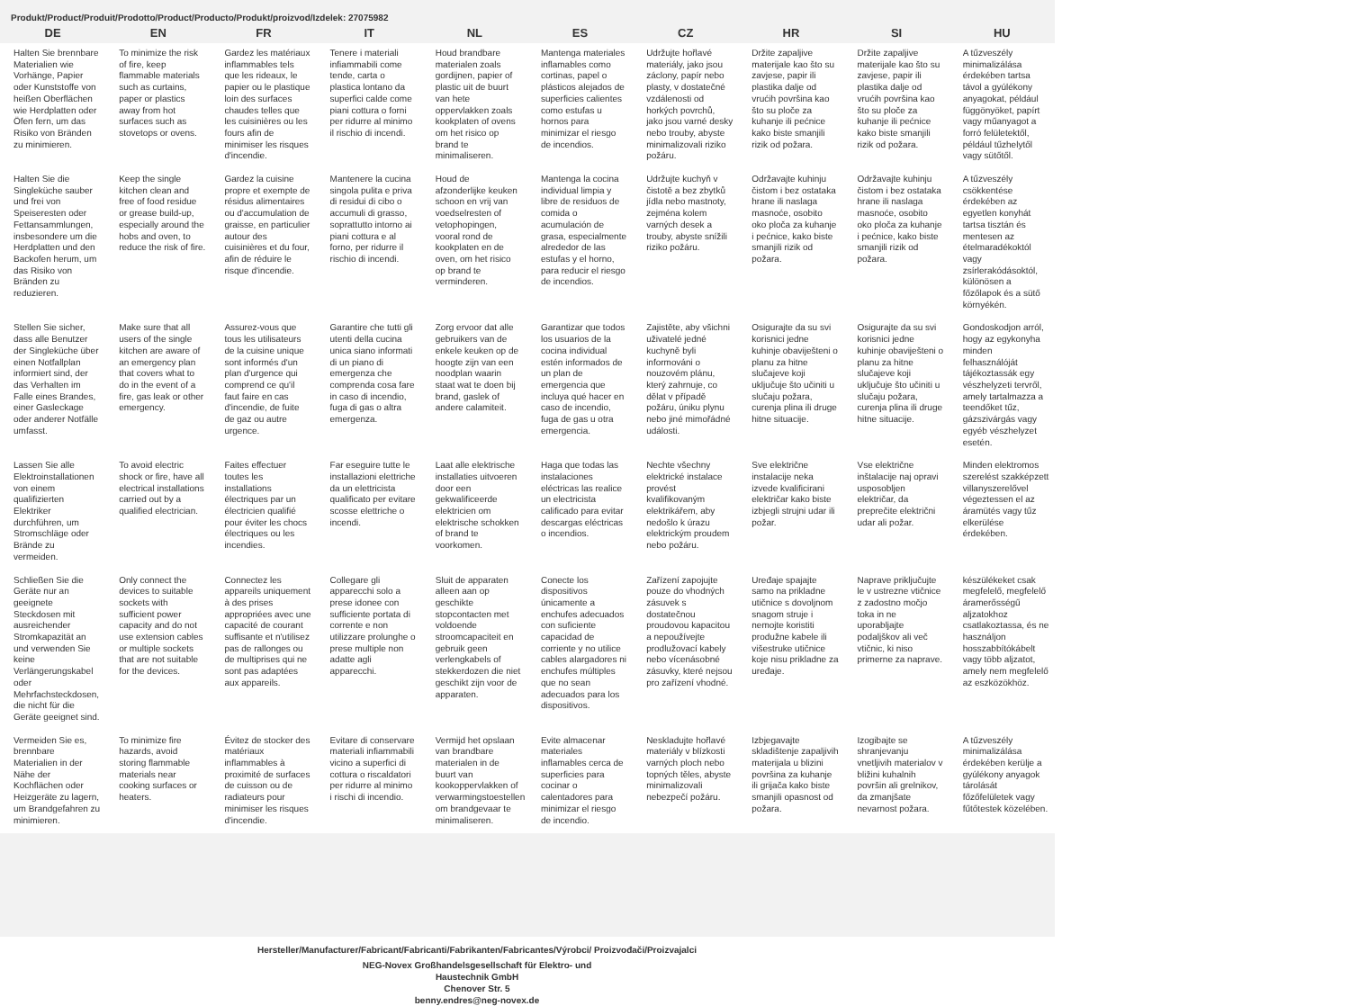Produkt/Product/Produit/Prodotto/Product/Producto/Produkt/proizvod/Izdelek: 27075982
| DE | EN | FR | IT | NL | ES | CZ | HR | SI | HU |
| --- | --- | --- | --- | --- | --- | --- | --- | --- | --- |
| Halten Sie brennbare Materialien wie Vorhänge, Papier oder Kunststoffe von heißen Oberflächen wie Herdplatten oder Öfen fern, um das Risiko von Bränden zu minimieren. | To minimize the risk of fire, keep flammable materials such as curtains, paper or plastics away from hot surfaces such as stovetops or ovens. | Gardez les matériaux inflammables tels que les rideaux, le papier ou le plastique loin des surfaces chaudes telles que les cuisinières ou les fours afin de minimiser les risques d'incendie. | Tenere i materiali infiammabili come tende, carta o plastica lontano da superfici calde come piani cottura o forni per ridurre al minimo il rischio di incendi. | Houd brandbare materialen zoals gordijnen, papier of plastic uit de buurt van hete oppervlakken zoals kookplaten of ovens om het risico op brand te minimaliseren. | Mantenga materiales inflamables como cortinas, papel o plásticos alejados de superficies calientes como estufas u hornos para minimizar el riesgo de incendios. | Udržujte hořlavé materiály, jako jsou záclony, papír nebo plasty, v dostatečné vzdálenosti od horkých povrchů, jako jsou varné desky nebo trouby, abyste minimalizovali riziko požáru. | Držite zapaljive materijale kao što su zavjese, papir ili plastika dalje od vrućih površina kao što su ploče za kuhanje ili pećnice kako biste smanjili rizik od požara. | Držite zapaljive materijale kao što su zavjese, papir ili plastika dalje od vrućih površina kao što su ploče za kuhanje ili pećnice kako biste smanjili rizik od požara. | A tűzveszély minimalizálása érdekében tartsa távol a gyúlékony anyagokat, például függönyöket, papírt vagy műanyagot a forró felületektől, például tűzhelytől vagy sütőtől. |
| Halten Sie die Singleküche sauber und frei von Speiseresten oder Fettansammlungen, insbesondere um die Herdplatten und den Backofen herum, um das Risiko von Bränden zu reduzieren. | Keep the single kitchen clean and free of food residue or grease build-up, especially around the hobs and oven, to reduce the risk of fire. | Gardez la cuisine propre et exempte de résidus alimentaires ou d'accumulation de graisse, en particulier autour des cuisinières et du four, afin de réduire le risque d'incendie. | Mantenere la cucina singola pulita e priva di residui di cibo o accumuli di grasso, soprattutto intorno ai piani cottura e al forno, per ridurre il rischio di incendi. | Houd de afzonderlijke keuken schoon en vrij van voedselresten of vetophopingen, vooral rond de kookplaten en de oven, om het risico op brand te verminderen. | Mantenga la cocina individual limpia y libre de residuos de comida o acumulación de grasa, especialmente alrededor de las estufas y el horno, para reducir el riesgo de incendios. | Udržujte kuchyň v čistotě a bez zbytků jídla nebo mastnoty, zejména kolem varných desek a trouby, abyste snížili riziko požáru. | Održavajte kuhinju čistom i bez ostataka hrane ili naslaga masnoće, osobito oko ploča za kuhanje i pećnice, kako biste smanjili rizik od požara. | Održavajte kuhinju čistom i bez ostataka hrane ili naslaga masnoće, osobito oko ploča za kuhanje i pećnice, kako biste smanjili rizik od požara. | A tűzveszély csökkentése érdekében az egyetlen konyhát tartsa tisztán és mentesen az ételmaradékoktól vagy zsírlerakódásoktól, különösen a főzőlapok és a sütő környékén. |
| Stellen Sie sicher, dass alle Benutzer der Singleküche über einen Notfallplan informiert sind, der das Verhalten im Falle eines Brandes, einer Gasleckage oder anderer Notfälle umfasst. | Make sure that all users of the single kitchen are aware of an emergency plan that covers what to do in the event of a fire, gas leak or other emergency. | Assurez-vous que tous les utilisateurs de la cuisine unique sont informés d'un plan d'urgence qui comprend ce qu'il faut faire en cas d'incendie, de fuite de gaz ou autre urgence. | Garantire che tutti gli utenti della cucina unica siano informati di un piano di emergenza che comprenda cosa fare in caso di incendio, fuga di gas o altra emergenza. | Zorg ervoor dat alle gebruikers van de enkele keuken op de hoogte zijn van een noodplan waarin staat wat te doen bij brand, gaslek of andere calamiteit. | Garantizar que todos los usuarios de la cocina individual estén informados de un plan de emergencia que incluya qué hacer en caso de incendio, fuga de gas u otra emergencia. | Zajistěte, aby všichni uživatelé jedné kuchyně byli informováni o nouzovém plánu, který zahrnuje, co dělat v případě požáru, úniku plynu nebo jiné mimořádné události. | Osigurajte da su svi korisnici jedne kuhinje obaviješteni o planu za hitne slučajeve koji uključuje što učiniti u slučaju požara, curenja plina ili druge hitne situacije. | Osigurajte da su svi korisnici jedne kuhinje obaviješteni o planu za hitne slučajeve koji uključuje što učiniti u slučaju požara, curenja plina ili druge hitne situacije. | Gondoskodjon arról, hogy az egykonyha minden felhasználóját tájékoztassák egy vészhelyzeti tervről, amely tartalmazza a teendőket tűz, gázszivárgás vagy egyéb vészhelyzet esetén. |
| Lassen Sie alle Elektroinstallationen von einem qualifizierten Elektriker durchführen, um Stromschläge oder Brände zu vermeiden. | To avoid electric shock or fire, have all electrical installations carried out by a qualified electrician. | Faites effectuer toutes les installations électriques par un électricien qualifié pour éviter les chocs électriques ou les incendies. | Far eseguire tutte le installazioni elettriche da un elettricista qualificato per evitare scosse elettriche o incendi. | Laat alle elektrische installaties uitvoeren door een gekwalificeerde elektricien om elektrische schokken of brand te voorkomen. | Haga que todas las instalaciones eléctricas las realice un electricista calificado para evitar descargas eléctricas o incendios. | Nechte všechny elektrické instalace provést kvalifikovaným elektrikářem, aby nedošlo k úrazu elektrickým proudem nebo požáru. | Sve električne instalacije neka izvede kvalificirani električar kako biste izbjegli strujni udar ili požar. | Vse električne inštalacije naj opravi usposobljen električar, da preprečite električni udar ali požar. | Minden elektromos szerelést szakképzett villanyszerelővel végeztessen el az áramütés vagy tűz elkerülése érdekében. |
| Schließen Sie die Geräte nur an geeignete Steckdosen mit ausreichender Stromkapazität an und verwenden Sie keine Verlängerungskabel oder Mehrfachsteckdosen, die nicht für die Geräte geeignet sind. | Only connect the devices to suitable sockets with sufficient power capacity and do not use extension cables or multiple sockets that are not suitable for the devices. | Connectez les appareils uniquement à des prises appropriées avec une capacité de courant suffisante et n'utilisez pas de rallonges ou de multiprises qui ne sont pas adaptées aux appareils. | Collegare gli apparecchi solo a prese idonee con sufficiente portata di corrente e non utilizzare prolunghe o prese multiple non adatte agli apparecchi. | Sluit de apparaten alleen aan op geschikte stopcontacten met voldoende stroomcapaciteit en gebruik geen verlengkabels of stekkerdozen die niet geschikt zijn voor de apparaten. | Conecte los dispositivos únicamente a enchufes adecuados con suficiente capacidad de corriente y no utilice cables alargadores ni enchufes múltiples que no sean adecuados para los dispositivos. | Zařízení zapojujte pouze do vhodných zásuvek s dostatečnou proudovou kapacitou a nepoužívejte prodlužovací kabely nebo vícenásobné zásuvky, které nejsou pro zařízení vhodné. | Uređaje spajajte samo na prikladne utičnice s dovoljnom snagom struje i nemojte koristiti produžne kabele ili višestruke utičnice koje nisu prikladne za uređaje. | Naprave priključujte le v ustrezne vtičnice z zadostno močjo toka in ne uporabljajte podaljškov ali več vtičnic, ki niso primerne za naprave. | készülékeket csak megfelelő, megfelelő áramerősségű aljzatokhoz csatlakoztassa, és ne használjon hosszabbítókábelt vagy több aljzatot, amely nem megfelelő az eszközökhöz. |
| Vermeiden Sie es, brennbare Materialien in der Nähe der Kochflächen oder Heizgeräte zu lagern, um Brandgefahren zu minimieren. | To minimize fire hazards, avoid storing flammable materials near cooking surfaces or heaters. | Évitez de stocker des matériaux inflammables à proximité de surfaces de cuisson ou de radiateurs pour minimiser les risques d'incendie. | Evitare di conservare materiali infiammabili vicino a superfici di cottura o riscaldatori per ridurre al minimo i rischi di incendio. | Vermijd het opslaan van brandbare materialen in de buurt van kookoppervlakken of verwarmingstoestellen om brandgevaar te minimaliseren. | Evite almacenar materiales inflamables cerca de superficies para cocinar o calentadores para minimizar el riesgo de incendio. | Neskladujte hořlavé materiály v blízkosti varných ploch nebo topných těles, abyste minimalizovali nebezpečí požáru. | Izbjegavajte skladištenje zapaljivih materijala u blizini površina za kuhanje ili grijača kako biste smanjili opasnost od požara. | Izogibajte se shranjevanju vnetljivih materialov v bližini kuhalnih površin ali grelnikov, da zmanjšate nevarnost požara. | A tűzveszély minimalizálása érdekében kerülje a gyúlékony anyagok tárolását főzőfelületek vagy fűtőtestek közelében. |
Hersteller/Manufacturer/Fabricant/Fabricanti/Fabrikanten/Fabricantes/Výrobci/ Proizvođači/Proizvajalci
NEG-Novex Großhandelsgesellschaft für Elektro- und
Haustechnik GmbH
Chenover Str. 5
benny.endres@neg-novex.de